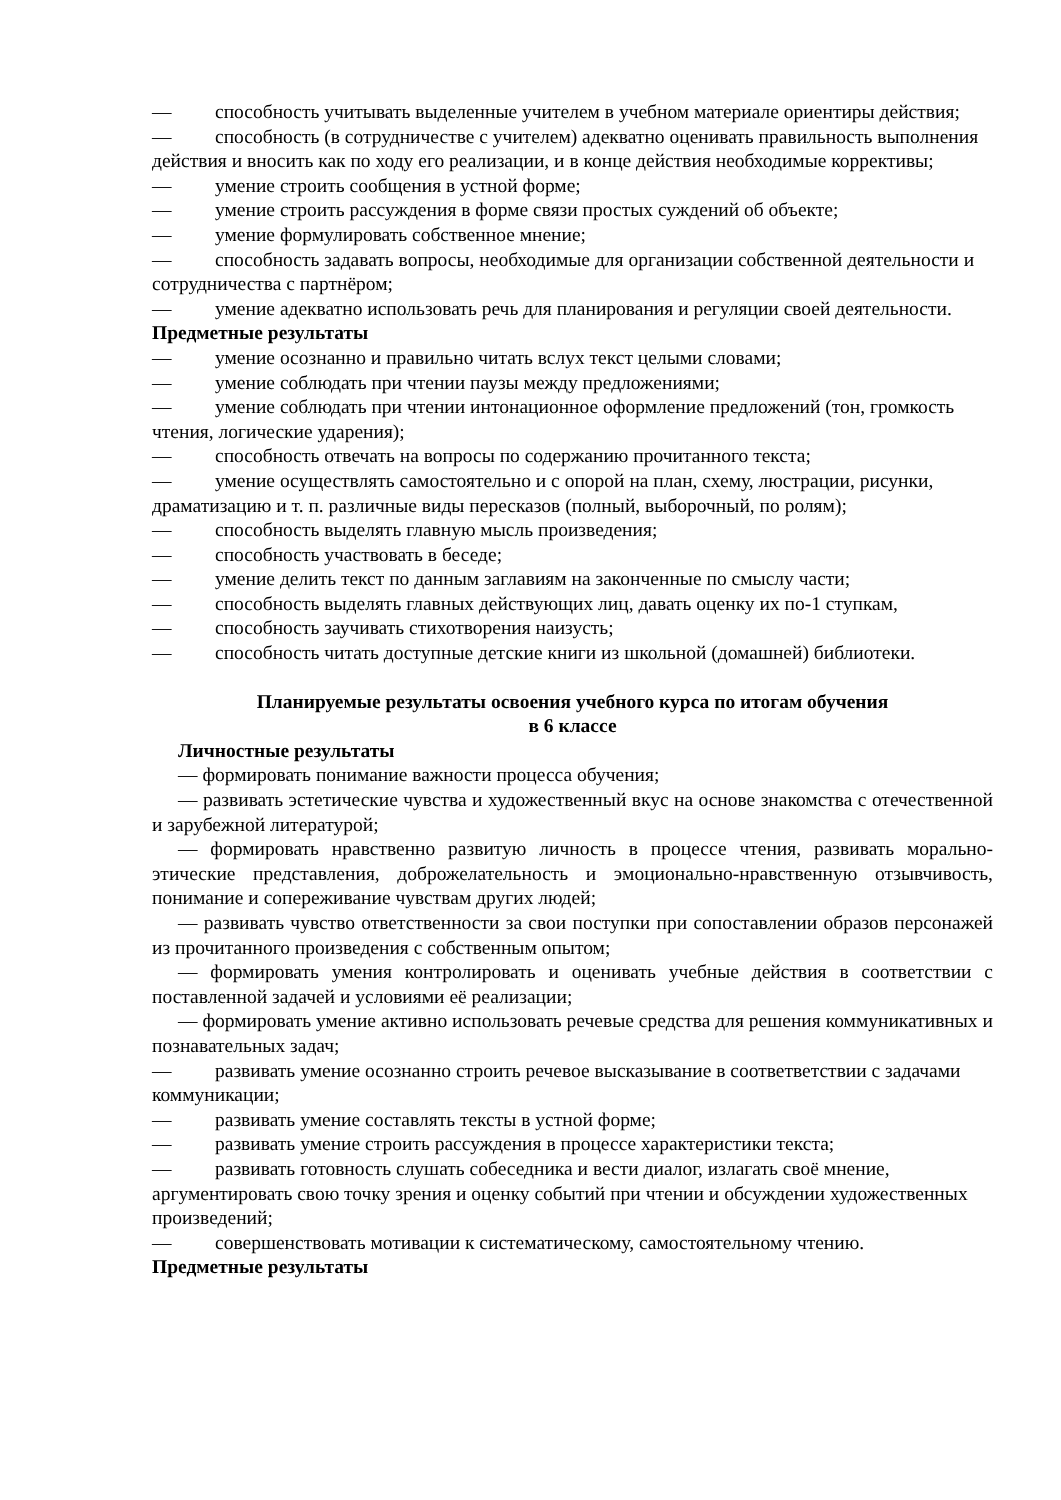— способность учитывать выделенные учителем в учебном материале ориентиры действия;
— способность (в сотрудничестве с учителем) адекватно оценивать правильность выполнения действия и вносить как по ходу его реализации, и в конце действия необходимые коррективы;
— умение строить сообщения в устной форме;
— умение строить рассуждения в форме связи простых суждений об объекте;
— умение формулировать собственное мнение;
— способность задавать вопросы, необходимые для организации собственной деятельности и сотрудничества с партнёром;
— умение адекватно использовать речь для планирования и регуляции своей деятельности.
Предметные результаты
— умение осознанно и правильно читать вслух текст целыми словами;
— умение соблюдать при чтении паузы между предложениями;
— умение соблюдать при чтении интонационное оформление предложений (тон, громкость чтения, логические ударения);
— способность отвечать на вопросы по содержанию прочитанного текста;
— умение осуществлять самостоятельно и с опорой на план, схему, люстрации, рисунки, драматизацию и т. п. различные виды пересказов (полный, выборочный, по ролям);
— способность выделять главную мысль произведения;
— способность участвовать в беседе;
— умение делить текст по данным заглавиям на законченные по смыслу части;
— способность выделять главных действующих лиц, давать оценку их по-1 ступкам,
— способность заучивать стихотворения наизусть;
— способность читать доступные детские книги из школьной (домашней) библиотеки.
Планируемые результаты освоения учебного курса по итогам обучения
в 6 классе
Личностные результаты
— формировать понимание важности процесса обучения;
— развивать эстетические чувства и художественный вкус на основе знакомства с отечественной и зарубежной литературой;
— формировать нравственно развитую личность в процессе чтения, развивать морально-этические представления, доброжелательность и эмоционально-нравственную отзывчивость, понимание и сопереживание чувствам других людей;
— развивать чувство ответственности за свои поступки при сопоставлении образов персонажей из прочитанного произведения с собственным опытом;
— формировать умения контролировать и оценивать учебные действия в соответствии с поставленной задачей и условиями её реализации;
— формировать умение активно использовать речевые средства для решения коммуникативных и познавательных задач;
— развивать умение осознанно строить речевое высказывание в соответветствии с задачами коммуникации;
— развивать умение составлять тексты в устной форме;
— развивать умение строить рассуждения в процессе характеристики текста;
— развивать готовность слушать собеседника и вести диалог, излагать своё мнение, аргументировать свою точку зрения и оценку событий при чтении и обсуждении художественных произведений;
— совершенствовать мотивации к систематическому, самостоятельному чтению.
Предметные результаты